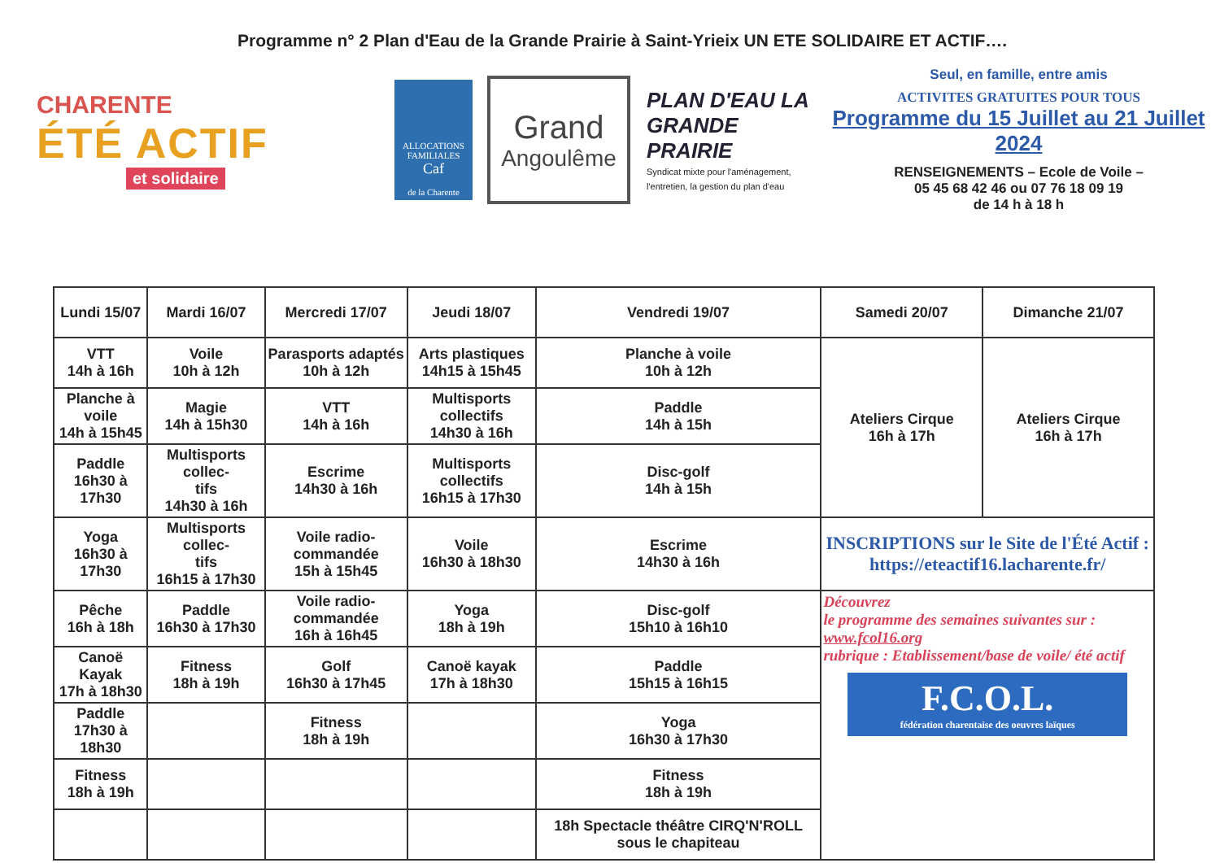Programme n° 2 Plan d'Eau de la Grande Prairie à Saint-Yrieix UN ETE SOLIDAIRE ET ACTIF….
CHARENTE
ÉTÉ ACTIF
et solidaire
ALLOCATIONS FAMILIALES
Caf
de la Charente
Grand
Angoulême
PLAN D'EAU LA GRANDE PRAIRIE
Syndicat mixte pour l'aménagement, l'entretien, la gestion du plan d'eau
Seul, en famille, entre amis
ACTIVITES GRATUITES POUR TOUS
Programme du 15 Juillet au 21 Juillet 2024
RENSEIGNEMENTS – Ecole de Voile –
05 45 68 42 46 ou 07 76 18 09 19
de 14 h à 18 h
| Lundi 15/07 | Mardi 16/07 | Mercredi 17/07 | Jeudi 18/07 | Vendredi 19/07 | Samedi 20/07 | Dimanche 21/07 |
| --- | --- | --- | --- | --- | --- | --- |
| VTT 14h à 16h | Voile 10h à 12h | Parasports adaptés 10h à 12h | Arts plastiques 14h15 à 15h45 | Planche à voile 10h à 12h | Ateliers Cirque 16h à 17h | Ateliers Cirque 16h à 17h |
| Planche à voile 14h à 15h45 | Magie 14h à 15h30 | VTT 14h à 16h | Multisports collectifs 14h30 à 16h | Paddle 14h à 15h | | |
| Paddle 16h30 à 17h30 | Multisports collec- tifs 14h30 à 16h | Escrime 14h30 à 16h | Multisports collectifs 16h15 à 17h30 | Disc-golf 14h à 15h | | |
| Yoga 16h30 à 17h30 | Multisports collec- tifs 16h15 à 17h30 | Voile radio-commandée 15h à 15h45 | Voile 16h30 à 18h30 | Escrime 14h30 à 16h | INSCRIPTIONS sur le Site de l'Été Actif : https://eteactif16.lacharente.fr/ | |
| Pêche 16h à 18h | Paddle 16h30 à 17h30 | Voile radio-commandée 16h à 16h45 | Yoga 18h à 19h | Disc-golf 15h10 à 16h10 | Découvrez le programme des semaines suivantes sur : www.fcol16.org rubrique : Etablissement/base de voile/ été actif F.C.O.L. fédération charentaise des oeuvres laïques | |
| Canoë Kayak 17h à 18h30 | Fitness 18h à 19h | Golf 16h30 à 17h45 | Canoë kayak 17h à 18h30 | Paddle 15h15 à 16h15 | | |
| Paddle 17h30 à 18h30 | | Fitness 18h à 19h | | Yoga 16h30 à 17h30 | | |
| Fitness 18h à 19h | | | | Fitness 18h à 19h | | |
| | | | | 18h Spectacle théâtre CIRQ'N'ROLL sous le chapiteau | | |